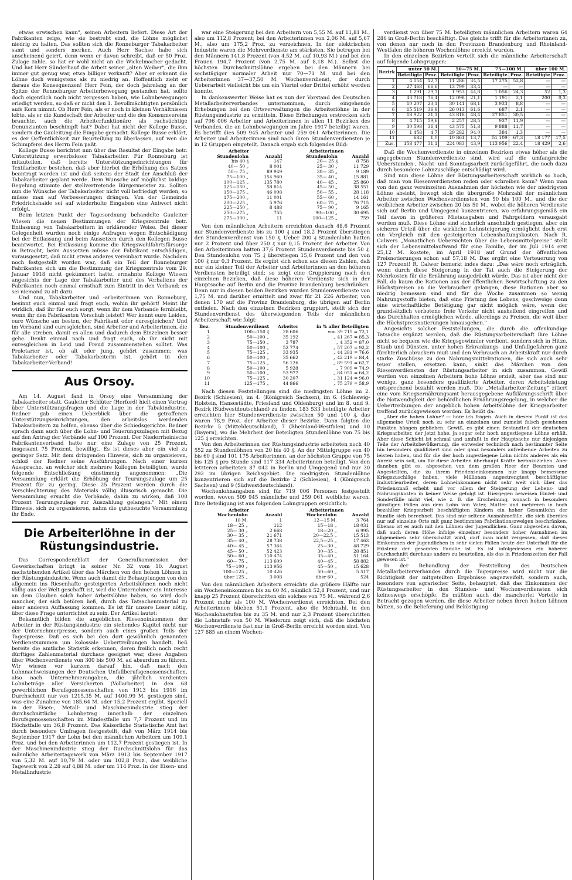etwas erwischen kann", seinen Arbeitern liefert. Diese Art der Fabrikanten zeige, wie sie bestrebt sind, die Löhne möglichst niedrig zu halten. Das sollten sich die Ronneburger Tabakarbeiter samt und sonders merken. Auch Herr Sachse habe sich anscheinend geirrt, denn wenn er davon schreibt, daß er 50 Proz. Zulage zahle, so hat er wohl nicht an die Wickelmacher gedacht. Und hat Herr Sünderhauf die Arbeit seiner „alten Weiber", die ihm immer gut genug war, etwa billiger verkauft? Aber er erkennt die Löhne doch wenigstens als zu niedrig an. Hoffentlich zieht er daraus die Konsequenzen! Herr Fein, der doch jahrelang an der Spitze der Ronneburger Arbeiterbewegung gestanden hat, sollte doch eigentlich noch nicht vergessen haben, wie Lohnbewegungen erledigt werden, so daß er nicht den 1. Bevollmächtigten persönlich aufs Korn nimmt. Ob Herr Fein, als er noch in kleinen Verhältnissen lebte, als er die Kundschaft der Arbeiter und die des Konsumvereins brauchte, auch die Arbeiterfunktionäre als rachsüchtige Denunzianten beschimpft hat? Dabei hat nicht der Kollege Busse, sondern die Gauleitung die Eingabe gemacht. Kollege Busse erklärt, es der Oeffentlichkeit zur Beurteilung zu überlassen, auf wen die Schimpferei des Herrn Fein paßt.
Kollege Busse berichtet nun über das Resultat der Eingabe betr. Unterstützung erwerbsloser Tabakarbeiter. Für Ronneburg ist mitzuteilen, daß bereits Unterstützungseinrichtungen für Textilarbeiter bestehen, daß aber hierbei die Erhöhung des Satzes beantragt worden ist und daß seitens der Stadt der Anschluß der Tabakarbeiter geplant werde. Dem Wunsche auf möglichst baldige Regelung stimmte der stellvertretende Bürgermeister zu. Sollten nun die Wünsche der Tabakarbeiter nicht voll befriedigt werden, so müsse man auf Verbesserungen drängen. Von der Gemeinde Friedrichshaide sei auf wiederholte Eingaben eine Antwort nicht erfolgt.
Beim letzten Punkt der Tagesordnung behandelte Gauleiter Wiesen die neuen Bestimmungen der Kriegszentrale betr. Entlassung von Tabakarbeitern in erklärender Weise. Bei dieser Gelegenheit wurden noch einige Anfragen wegen Entschädigung bei der Entlassung und beim Aussetzen durch den Kollegen Busse beantwortet. Bei Entlassung komme die Kriegswohlfahrtsfürsorge in Betracht, beim Aussetzen müsse der Fabrikant entschädigen, vorausgesetzt, daß nicht etwas anderes vereinbart wurde. Nachdem noch festgestellt worden war, daß ein Teil der Ronneburger Fabrikanten sich um die Bestimmung der Kriegszentrale vom 29. Januar 1918 nicht gekümmert hatte, ermahnte Kollege Wiesen angesichts der Lage der Tabakarbeiter und des Verhaltens der Fabrikanten noch einmal ernsthaft zum Eintritt in den Verband; es sei niemand zu alt dazu.
Und nun, Tabakarbeiter und -arbeiterinnen von Ronneburg, besinnt euch einmal und fragt euch, wohin ihr gehört! Meint ihr wirklich, daß ihr für euch sorgt, wenn ihr dem Verbande fernbleibt, wenn ihr den Fabrikanten Vorschub leistet? Wer kennt eure Leiden, eure Wünsche am besten, der Fabrikant oder euresgleichen? Und im Verband sind euresgleichen, sind Arbeiter und Arbeiterinnen, die für alle streben, damit es allen und dadurch dem Einzelnen besser gehe. Denkt einmal nach und fragt euch, ob ihr nicht mit euresgleichen in Leid und Freud zusammenstehen solltet. Was Proletarier ist, ob alt oder jung, gehört zusammen; was Tabakarbeiter oder Tabakarbeiterin ist, gehört in den Tabakarbeiter-Verband!
Aus Orsoy.
Am 14. August fand in Orsoy eine Versammlung der Tabakarbeiter statt. Gauleiter Schlüter (Herford) hielt einen Vortrag über Unterstützungsfragen und die Lage in der Tabakindustrie. Redner gab einen Ueberblick über die getroffenen Unterstützungseinrichtungen, den arbeitslos werdenden Tabakarbeitern zu helfen, ebenso über die Schiedsgerichte. Redner sprach dann auch über die Lohn- und Teuerungszulagen mit Bezug auf den Antrag der Verbände auf 100 Prozent. Der Niederrheinische Fabrikantenverband hatte nur eine Zulage von 25 Prozent, insgesamt 75 Prozent, bewilligt. Es ist dieses aber ein viel zu geringer Satz. Mit dem dringenden Hinweis, sich zu organisieren, schloß der Redner seine Ausführungen. Nach einer kurzen Aussprache, an welcher sich mehrere Kollegen beteiligten, wurde folgende Entschließung einstimmig angenommen: „Die Versammlung erklärt die Erhöhung der Teurungszulage um 25 Prozent für zu gering. Diese 25 Prozent werden durch die Verschlechterung des Materials völlig illusorisch gemacht. Die Versammlung ersucht die Verbände, dahin zu wirken, daß 100 Prozent Teurungszulage zur Auszahlung gelangen." Mit einem Hinweis, sich zu organisieren, nahm die gutbesuchte Versammlung ihr Ende.
Die Arbeiterlöhne in der Rüstungsindustrie.
Das Correspondenzblatt der Generalkommission der Gewerkschaften bringt in seiner Nr. 32 vom 10. August nachstehenden Artikel über das Märchen von den hohen Löhnen in der Rüstungsindustrie. Wenn auch damit die Behauptungen von den allgemein ins Riesenhafte gesteigerten Arbeitslöhnen noch nicht völlig aus der Welt geschafft ist, weil die Unternehmer ein Interesse an dem Glauben solch hoher Arbeitslöhne haben, so wird doch mancher, der sich betören ließ, durch das Tatsachenmaterial zu einer anderen Auffassung kommen. Es ist für unsere Leser nötig, über diese Frage unterrichtet zu sein. Der Artikel lautet:
Bekanntlich bilden die angeblichen Rieseneinkommen der Arbeiter in der Rüstungsindustrie ein stehendes Kapitel nicht nur der Unternehmerpresse, sondern auch eines großen Teils der Tagespresse. Daß es sich bei den dort gewöhnlich genannten Verdienstsummen um kolossale Uebertreibungen handelt, ließ bereits die amtliche Statistik erkennen, deren freilich noch recht dürftiges Zahlenmaterial durchaus geeignet war, diese Angaben über Wochenverdienste von 300 bis 500 M. ad absurdum zu führen. Wir wiesen vor kurzem darauf hin, daß nach den Lohnnachweisungen der Deutschen Unfallberufsgenossenschaften, also nach Unternehmerangaben, die jährlich verdienten Lohnbeträge aller Versicherten (Vollarbeiter) in den 68 gewerblichen Berufsgenossenschaften von 1913 bis 1916 im Durchschnitt nur von 1215,35 M. auf 1400,99 M. gestiegen sind, was eine Zunahme von 185,64 M. oder 15,2 Prozent ergibt. Speziell in der Eisen-, Metall- und Maschinenindustrie stieg der durchschnittliche Lohnbetrag innerhalb der einzelnen Berufsgenossenschaften im Mindestfalle um 7,7 Prozent und im Höchstfalle um 36,8 Prozent. Das Kaiserliche Statistische Amt hat durch besondere Umfragen festgestellt, daß von März 1914 bis September 1917 der Lohn bei den männlichen Arbeitern um 109,1 Proz. und bei den Arbeiterinnen um 112,7 Prozent gestiegen ist. In der Maschinenindustrie stieg der Durchschnittslohn für das männliche Arbeitertagewerk von März 1913 bis September 1917 von 5,32 M. auf 10,79 M. oder um 102,8 Proz., das weibliche Tagewerk von 2,28 auf 4,88 M. oder um 114 Proz. In der Eisen- und Metallindustrie
war eine Steigerung bei den Arbeitern von 5,55 M. auf 11,81 M., also um 112,8 Prozent; bei den Arbeiterinnen von 2,06 M. auf 5,67 M., also um 175,2 Proz. zu verzeichnen. In der elektrischen Industrie waren die Mehrverdienste am stärksten. Sie betrugen bei den Männern 141,8 Prozent (von 4,52 M. auf 10,93 M.) und bei den Frauen 194,7 Prozent (von 2,75 M. auf 8,18 M.). Selbst die höchsten Durchschnittslöhne ergeben bei den Männern bei sechstägiger normaler Arbeit nur 70—71 M. und bei den Arbeiterinnen 37—37,50 M. Wochenverdienst, der durch Ueberarbeit vielleicht bis um ein Viertel oder Drittel erhöht werden konnte.
In dankenswerter Weise hat es nun der Vorstand des Deutschen Metallarbeiterverbandes unternommen, durch eingehende Erhebungen bei den Ortsverwaltungen die Arbeiterlöhne in der Rüstungsindustrie zu ermitteln. Diese Erhebungen erstrecken sich auf 796 006 Arbeiter und Arbeiterinnen in allen 11 Bezirken des Verbandes, die an Lohnbewegungen im Jahre 1917 beteiligt waren. Es betrifft dies 509 945 Arbeiter und 259 061 Arbeiterinnen. Die Arbeiter und Arbeiterinnen sind nach ihren Stundenverdiensten je in 12 Gruppen eingeteilt. Danach ergab sich folgendes Bild:
| Arbeiter | | Arbeiterinnen | |
| --- | --- | --- | --- |
| Stundenlohn | Anzahl | Stundenlohn | Anzahl |
| bis 40 ₰ | 147 | 20— 25 ₰ | 8 758 |
| 40— 50 „ | 8 001 | 25— 30 „ | 11 729 |
| 50— 75 „ | 89 949 | 30— 35 „ | 9 189 |
| 75—100 „ | 154 960 | 35— 40 „ | 15 881 |
| 100—125 „ | 135 780 | 40— 45 „ | 25 860 |
| 125—150 „ | 58 814 | 45— 50 „ | 38 551 |
| 150—175 „ | 46 098 | 50— 55 „ | 28 118 |
| 175—200 „ | 11 001 | 55— 60 „ | 14 161 |
| 200—225 „ | 5 976 | 60— 75 „ | 76 715 |
| 225—250 „ | 8 488 | 75— 90 „ | 9 165 |
| 250—275 „ | 755 | 90—100 „ | 30 695 |
| 275—300 „ | 11 | 100—125 „ | 759 |
Von den männlichen Arbeitern erreichten danach 48,6 Prozent nur Stundenverdienste bis zu 100 ₰ und 18,2 Prozent überstiegen den Stundenverdienst von 150 ₰. Ueber 200 ₰ Stundenlohn hatten nur 2 Prozent und über 250 ₰ nur 0,15 Prozent der Arbeiter. Von den Arbeiterinnen hatten 37,6 Prozent Stundenverdienste bis 50 ₰. Den Stundenlohn von 75 ₰ überstiegen 15,6 Prozent und den von 100 ₰ nur 0,3 Prozent. Es ergibt sich schon aus diesen Zahlen, daß nur ein kleiner Teil der Arbeiter und Arbeiterinnen an den höheren Verdiensten beteiligt sind; so zeigt eine Gruppierung nach den einzelnen Bezirken, daß diese höheren Verdienste sich in der Hauptsache auf Berlin und die Provinz Brandenburg beschränken. Denn nur in diesen beiden Bezirken wurden Stundenverdienste von 1,75 M. und darüber ermittelt und zwar für 21 226 Arbeiter, von denen 170 auf die Provinz Brandenburg, die übrigen auf Berlin entfielen. Nach den einzelnen Bezirken gruppiert, stellt sich der Stundenverdienst des überwiegenden Teils der männlichen Arbeiterschaft wie folgt:
| Bez. | Stundenverdienst | Arbeiter | in % aller Beteiligten |
| --- | --- | --- | --- |
| 1 | 100—150 ₰ | 28 606 | von 39 715 = 72,1 |
| 2 | 50—100 „ | 35 192 | „ 41 267 = 85,3 |
| 3 | 75—150 „ | 3 787 | „ 4 352 = 87,0 |
| 4 | 50—100 „ | 52 774 | „ 57 207 = 92,2 |
| 5 | 75—125 „ | 33 935 | „ 44 281 = 76,6 |
| 6 | 50—100 „ | 35 662 | „ 42 219 = 84,4 |
| 7 | 75—125 „ | 56 126 | „ 89 591 = 62,7 |
| 8 | 50—100 „ | 5 928 | „ 7 909 = 74,9 |
| 9 | 50—100 „ | 53 977 | „ 84 051 = 64,2 |
| 10 | 75—125 „ | 30 207 | „ 31 124 = 96,0 |
| 11 | 125—175 „ | 44 866 | „ 75 279 = 58,9 |
Nach diesen Feststellungen sind die niedrigsten Löhne im 2. Bezirk (Schlesien), im 4. (Königreich Sachsen), im 6. (Schleswig-Holstein, Hansestädte, Friesland und Oldenburg) und im 8. und 9. Bezirk (Südwestdeutschland) zu finden. 183 533 beteiligte Arbeiter erreichten hier Stundenverdienste zwischen 50 und 100 ₰, das waren 78,9 Proz. der Arbeiter dieser Bezirke. Dann folgten die Bezirke 5 (Mitteldeutschland), 7 (Rheinland-Westfalen) und 10 (Bayern), wo die Mehrheit der Beteiligten Stundenlöhne von 75 bis 125 ₰ erreichten.
Von den Arbeiterinnen der Rüstungsindustrie arbeiteten noch 40 552 zu Stundenlöhnen von 20 bis 40 ₰. An der Mittelgruppe von 40 bis 60 ₰ sind 101 175 Arbeiterinnen, an der höchsten Gruppe von 75 bis 125 ₰ pro Stunde sind 117 334 Arbeiterinnen beteiligt. Von den letzteren arbeiteten 87 042 in Berlin und Umgegend und nur 30 292 im übrigen Reichsgebiet. Die niedrigsten Stundenlöhne konzentrieren sich auf die Bezirke 2 (Schlesien), 4 (Königreich Sachsen) und 9 (Südwestdeutschland).
Wochenlohnangaben sind für 719 006 Personen festgestellt worden, wovon 509 945 männliche und 259 061 weibliche waren. Ihre Beteiligung ist aus folgenden Lohngruppen ersichtlich:
| Arbeiter | | Arbeiterinnen | |
| --- | --- | --- | --- |
| Wochenlohn | Anzahl | Wochenlohn | Anzahl |
| 18 M. | 1 | 12—15 M. | 3 764 |
| 18— 25 „ | 112 | 15—18 „ | 18 031 |
| 25— 30 „ | 2 668 | 18—20 „ | 6 995 |
| 30— 35 „ | 21 671 | 20—22,5 „ | 15 513 |
| 35— 40 „ | 28 738 | 22,5—25 „ | 17 463 |
| 40— 45 „ | 57 364 | 25—30 „ | 48 729 |
| 45— 50 „ | 52 423 | 30—35 „ | 28 851 |
| 50— 60 „ | 110 474 | 35—40 „ | 51 164 |
| 60— 75 „ | 113 609 | 40—45 „ | 58 882 |
| 75—100 „ | 113 956 | 45—50 „ | 15 628 |
| 100—125 „ | 10 426 | 50—60 „ | 5 517 |
| über 125 „ | 3 008 | über 60 „ | 524 |
Von den männlichen Arbeitern erreichte die größere Hälfte nur ein Wocheneinkommen bis zu 60 M., nämlich 52,8 Prozent, und nur knapp 25 Prozent überschritten ein solches von 75 M., während 2,6 Prozent mehr als 100 M. Wochenverdienst erreichten. Bei den Arbeiterinnen blieben 51,1 Prozent, also die Mehrzahl, in den Wochenlohnstufen bis zu 35 M. und nur 2,3 Prozent überschritten die Lohnstufe von 50 M. Wiederum zeigt sich, daß die höchsten Wochenverdienste fast nur in Groß-Berlin erreicht worden sind. Von 127 885 an einem Wochen-
verdienst von über 75 M. beteiligten männlichen Arbeitern waren 64 286 in Groß-Berlin beschäftigt. Das gleiche trifft für die Arbeiterinnen zu, von denen nur noch in den Provinzen Brandenburg und Rheinland-Westfalen die höheren Wochenlöhne erreicht wurden.
In den einzelnen Bezirken verteilt sich die männliche Arbeiterschaft auf folgende Lohngruppen:
| Bezirk | unter 50 M. | | 50—75 M. | | 75—100 M. | | über 100 M. | |
| --- | --- | --- | --- | --- | --- | --- | --- | --- |
| | Beteiligte | Proz. | Beteiligte | Proz. | Beteiligte | Proz. | Beteiligte | Proz. |
| 1 | 4 154 | 12,7 | 11 286 | 34,5 | 17 275 | 52,8 | — | — |
| 2 | 27 468 | 66,6 | 13 799 | 33,4 | — | — | — | — |
| 3 | 1 291 | 29,7 | 1 953 | 44,8 | 1 056 | 24,3 | 52 | 1,3 |
| 4 | 43 718 | 76,4 | 12 098 | 21,1 | 1 191 | 2,1 | 200 | 0,3 |
| 5 | 10 207 | 23,1 | 30 141 | 68,1 | 3 933 | 8,8 | — | — |
| 6 | 15 519 | 36,8 | 26 013 | 61,6 | 687 | 2,1 | — | — |
| 7 | 18 922 | 21,1 | 43 818 | 48,4 | 27 851 | 30,5 | — | — |
| 8 | 4 715 | 59,6 | 2 257 | 28,5 | 937 | 11,9 | — | — |
| 9 | 30 598 | 36,4 | 43 575 | 51,8 | 9 888 | 11,7 | — | — |
| 10 | 1 458 | 4,7 | 29 282 | 94,0 | 384 | 1,3 | — | — |
| 11 | 682 | 1,0 | 10 861 | 13,7 | 51 109 | 67,3 | 18 177 | 17,5 |
| Zus. | 158 477 | 31,1 | 224 083 | 43,9 | 113 956 | 22,4 | 18 429 | 2,6 |
Daß die Wochenverdienste in einzelnen Bezirken etwas höher als die angegebenen Stundenverdienste sind, wird auf die umfangreiche Ueberstunden-, Nacht- und Sonntagsarbeit zurückgeführt, die noch dazu durch besondere Lohnzuschläge entschädigt wird.
Sind nun diese Löhne der Rüstungsarbeiterschaft wirklich so hoch, daß man von Riesenverdiensten reden oder schreiben kann? Wenn man von den ganz vereinzelten Ausnahmen der höchsten wie der niedrigsten Löhne absieht, bewegt sich die übergroße Mehrzahl der männlichen Arbeiter zwischen Wochenverdiensten von 50 bis 100 M., und die der weiblichen Arbeiter zwischen 20 bis 50 M., wobei die höheren Verdienste sich auf Berlin und Umgegend konzentrieren, wo erfahrungsgemäß ein Teil davon in größeren Mietausgaben und Fahrgeldern verausgabt werden muß. Diese Löhne sind sicherlich ansehnlich gestiegen, aber ein sicheres Urteil über die wirkliche Lohnsteigerung ermöglicht doch erst ein Vergleich mit den gesteigerten Lebenshaltungskosten. Nach R. Calwers „Monatlichen Uebersichten über die Lebensmittelpreise" stellt sich der Lebensmittelaufwand für eine Familie, der im Juli 1914 erst 25,12 M. kostete, im April 1918 auf Grund der öffentlichen Preisnotierungen schon auf 57,18 M. Das ergibt eine Verteuerung von 127 Prozent! R. Calwer bemerkt indes dazu: „Das wäre noch erträglich, wenn durch diese Steigerung in der Tat auch die Steigerung der Mehrkosten für die Ernährung ausgedrückt würde. Das ist aber nicht der Fall, da kaum die Rationen aus der öffentlichen Bewirtschaftung zu den Höchstpreisen an die Verbraucher gelangen, diese Rationen aber so niedrig bemessen sind und für die Woche zusammen so wenig Nahrungsstoffe bieten, daß eine Fristung des Lebens, geschweige denn eine wirtschaftliche Betätigung gar nicht möglich wäre, wenn der grundsätzlich verbotene freie Verkehr nicht aushelfend eingreifen und das Durchhalten ermöglichen würde, allerdings zu Preisen, die weit über die Höchstpreisnotierungen hinausgehen."
Angesichts solcher Feststellungen, die durch die offenkundige Tatsache ergänzt werden, daß die Rüstungsarbeiterschaft ihre Löhne nicht so bequem wie die Kriegsgewinnler verdient, sondern sich in Hitze, Staub und Dünsten, unter hohen Erkrankungs- und Unfallgefahren ganz fürchterlich abrackern muß und den Verbrauch an Arbeitskraft nur durch starke Zuschüsse zu den Nahrungsmittelrationen, die sich auch sehr teuer stellen, ersetzen kann, sinkt das Märchen von den Riesenverdiensten der Rüstungsarbeiter in sich zusammen. Gewiß werden von einzelnen Arbeitern hohe Löhne erzielt, aber das sind nur wenige, ganz besonders qualifizierte Arbeiter, deren Arbeitsleistung entsprechend bezahlt werden muß. Die „Metallarbeiter-Zeitung" zitiert eine vom Kriegsernährungsamt herausgegebene Aufklärungsschrift über die Notwendigkeit der behördlichen Ernährungsregelung, in welcher die Uebertreibungen der angeblich hohen Arbeitslöhne der Kriegsarbeiter treffend zurückgewiesen werden. Es heißt da:
„Aber die hohen Löhne? — höre ich fragen. Auch in diesem Punkt ist das allgemeine Urteil noch zu sehr an einzelnen und zumeist falsch gesehenen Punkten hängen geblieben. Gewiß, es gibt einen Bestandteil der deutschen Kriegsarbeiter, der jetzt hohe, ja sogar sehr hoch angestiegene Löhne erhält. Aber diese Schicht ist schmal und umfaßt in der Hauptsache nur diejenigen Teile der Arbeitsbevölkerung, die entweder technisch nach bestimmter Seite hin besonders qualifiziert sind oder ganz besonders aufreibende Arbeiten zu leisten haben, und für die der hoch angestiegene Lohn nichts anderes als ein Anreiz sein soll, um für diese Arbeiten überhaupt Kräfte heranzuziehen. Aber daneben gibt es, abgesehen von dem großen Heer der Beamten und Angestellten, die zu ihrem Friedenseinkommen nur knapp bemessene Kriegszuschläge haben, viele Millionen angestrengtest beschäftigter Industriearbeiter, deren Lohneinkommen nicht sehr weit sich über das Friedensmaß erhebt und vor allem der Steigerung der Lebens- und Nahrungskosten in keiner Weise gefolgt ist. Hiergegen beweisen Einzel- und Sonderfälle nicht viel, wie z. B. die Erscheinung, wonach in besonders günstigen Fällen aus dem Lohn von Vater, Mutter und mehreren in hoch bezahlter Kriegsarbeit beschäftigten Kindern ein hoher Gesamtlohn der Familie sich berechnet. Das sind nur seltene Ausnahmefälle, die sich überdies nur auf einzelne Orte mit ganz bestimmten Fabrikationszweigen beschränken. Ebenso ist es auch mit den Löhnen der Jugendlichen. Ganz abgesehen davon, daß auch deren Höhe infolge einzelner besonders hoher Ausnahmen im allgemeinen sehr überschätzt wird, darf man nicht vergessen, daß dieses Einkommen der Jugendlichen in sehr vielen Fällen heute der Unterhalt für die Existenz der gesamten Familie ist. Es ist infolgedessen ein höherer Durchschnitt durchaus anders zu beurteilen, als das in Friedenszeiten der Fall gewesen ist."
In der Behandlung der Feststellung des Deutschen Metallarbeiterverbandes durch die Tagespresse wird nicht nur die Richtigkeit der mitgeteilten Ergebnisse angezweifelt, sondern auch, besonders von agrarischer Seite, behauptet, daß das Einkommen der Rüstungsarbeiter in den Stunden- und Wochenverdiensten sich keineswegs erschöpfe. Es müßten auch die mancherlei Vorteile in Betracht gezogen werden, die diese Arbeiter neben ihren hohen Löhnen hätten, so die Belieferung und Beköstigung